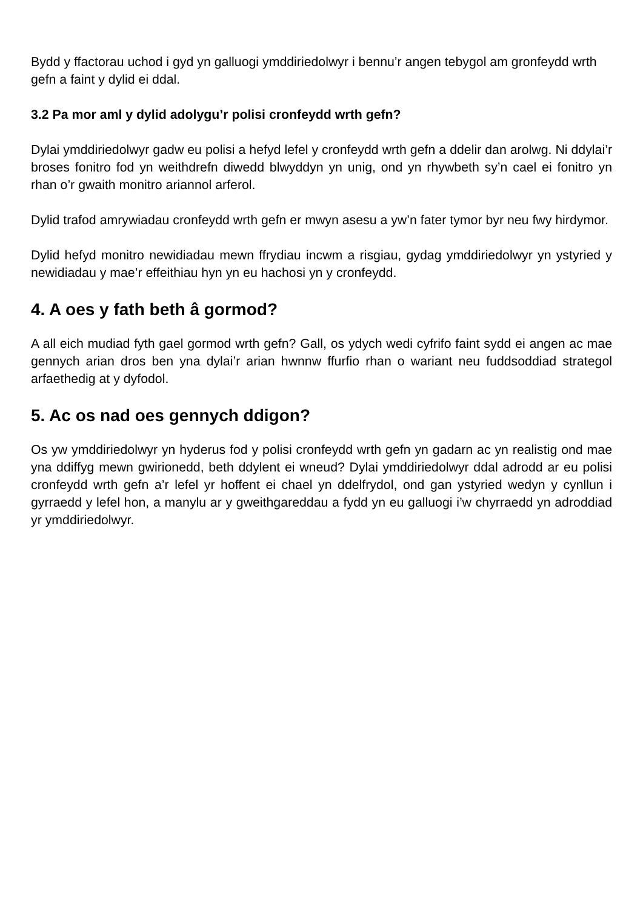Bydd y ffactorau uchod i gyd yn galluogi ymddiriedolwyr i bennu’r angen tebygol am gronfeydd wrth gefn a faint y dylid ei ddal.
3.2 Pa mor aml y dylid adolygu’r polisi cronfeydd wrth gefn?
Dylai ymddiriedolwyr gadw eu polisi a hefyd lefel y cronfeydd wrth gefn a ddelir dan arolwg. Ni ddylai’r broses fonitro fod yn weithdrefn diwedd blwyddyn yn unig, ond yn rhywbeth sy’n cael ei fonitro yn rhan o’r gwaith monitro ariannol arferol.
Dylid trafod amrywiadau cronfeydd wrth gefn er mwyn asesu a yw’n fater tymor byr neu fwy hirdymor.
Dylid hefyd monitro newidiadau mewn ffrydiau incwm a risgiau, gydag ymddiriedolwyr yn ystyried y newidiadau y mae’r effeithiau hyn yn eu hachosi yn y cronfeydd.
4. A oes y fath beth â gormod?
A all eich mudiad fyth gael gormod wrth gefn? Gall, os ydych wedi cyfrifo faint sydd ei angen ac mae gennych arian dros ben yna dylai’r arian hwnnw ffurfio rhan o wariant neu fuddsoddiad strategol arfaethedig at y dyfodol.
5. Ac os nad oes gennych ddigon?
Os yw ymddiriedolwyr yn hyderus fod y polisi cronfeydd wrth gefn yn gadarn ac yn realistig ond mae yna ddiffyg mewn gwirionedd, beth ddylent ei wneud? Dylai ymddiriedolwyr ddal adrodd ar eu polisi cronfeydd wrth gefn a’r lefel yr hoffent ei chael yn ddelfrydol, ond gan ystyried wedyn y cynllun i gyrraedd y lefel hon, a manylu ar y gweithgareddau a fydd yn eu galluogi i’w chyrraedd yn adroddiad yr ymddiriedolwyr.